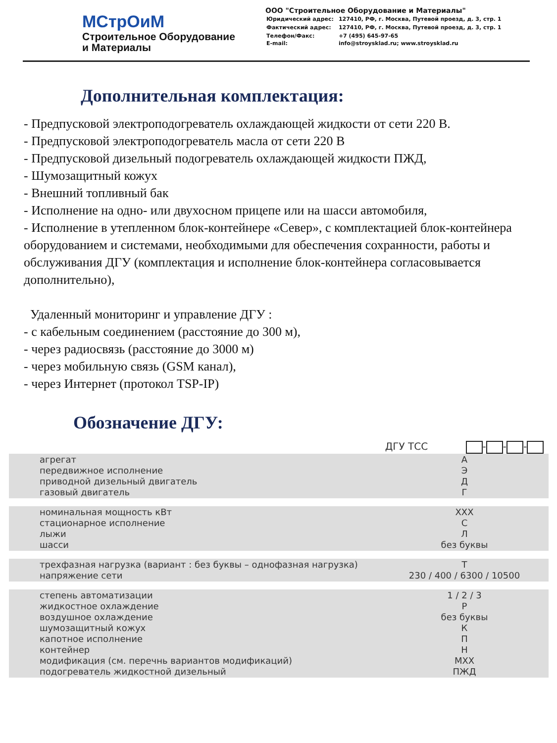МСтрОиМ
Строительное Оборудование
и Материалы
ООО "Строительное Оборудование и Материалы"
| Юридический адрес: | 127410, РФ, г. Москва, Путевой проезд, д. 3, стр. 1 |
| Фактический адрес: | 127410, РФ, г. Москва, Путевой проезд, д. 3, стр. 1 |
| Телефон/Факс: E-mail: | +7 (495) 645-97-65 info@stroysklad.ru; www.stroysklad.ru |
Дополнительная комплектация:
- Предпусковой электроподогреватель охлаждающей жидкости от сети 220 В.
- Предпусковой электроподогреватель масла от сети 220 В
- Предпусковой дизельный подогреватель охлаждающей жидкости ПЖД,
- Шумозащитный кожух
- Внешний топливный бак
- Исполнение на одно- или двухосном прицепе или на шасси автомобиля,
- Исполнение в утепленном блок-контейнере «Север», с комплектацией блок-контейнера оборудованием и системами, необходимыми для обеспечения сохранности, работы и обслуживания ДГУ (комплектация и исполнение блок-контейнера согласовывается дополнительно),
Удаленный мониторинг и управление ДГУ :
- с кабельным соединением (расстояние до 300 м),
- через радиосвязь (расстояние до 3000 м)
- через мобильную связь (GSM канал),
- через Интернет (протокол TSP-IP)
Обозначение ДГУ:
| | ДГУ ТСС - - - |
| агрегат передвижное исполнение приводной дизельный двигатель газовый двигатель | А Э Д Г |
| номинальная мощность кВт стационарное исполнение лыжи шасси | XXX С Л без буквы |
| трехфазная нагрузка (вариант : без буквы – однофазная нагрузка) напряжение сети | Т 230 / 400 / 6300 / 10500 |
| степень автоматизации жидкостное охлаждение воздушное охлаждение шумозащитный кожух капотное исполнение контейнер модификация (см. перечнь вариантов модификаций) подогреватель жидкостной дизельный | 1 / 2 / 3 Р без буквы К П Н MXX ПЖД |